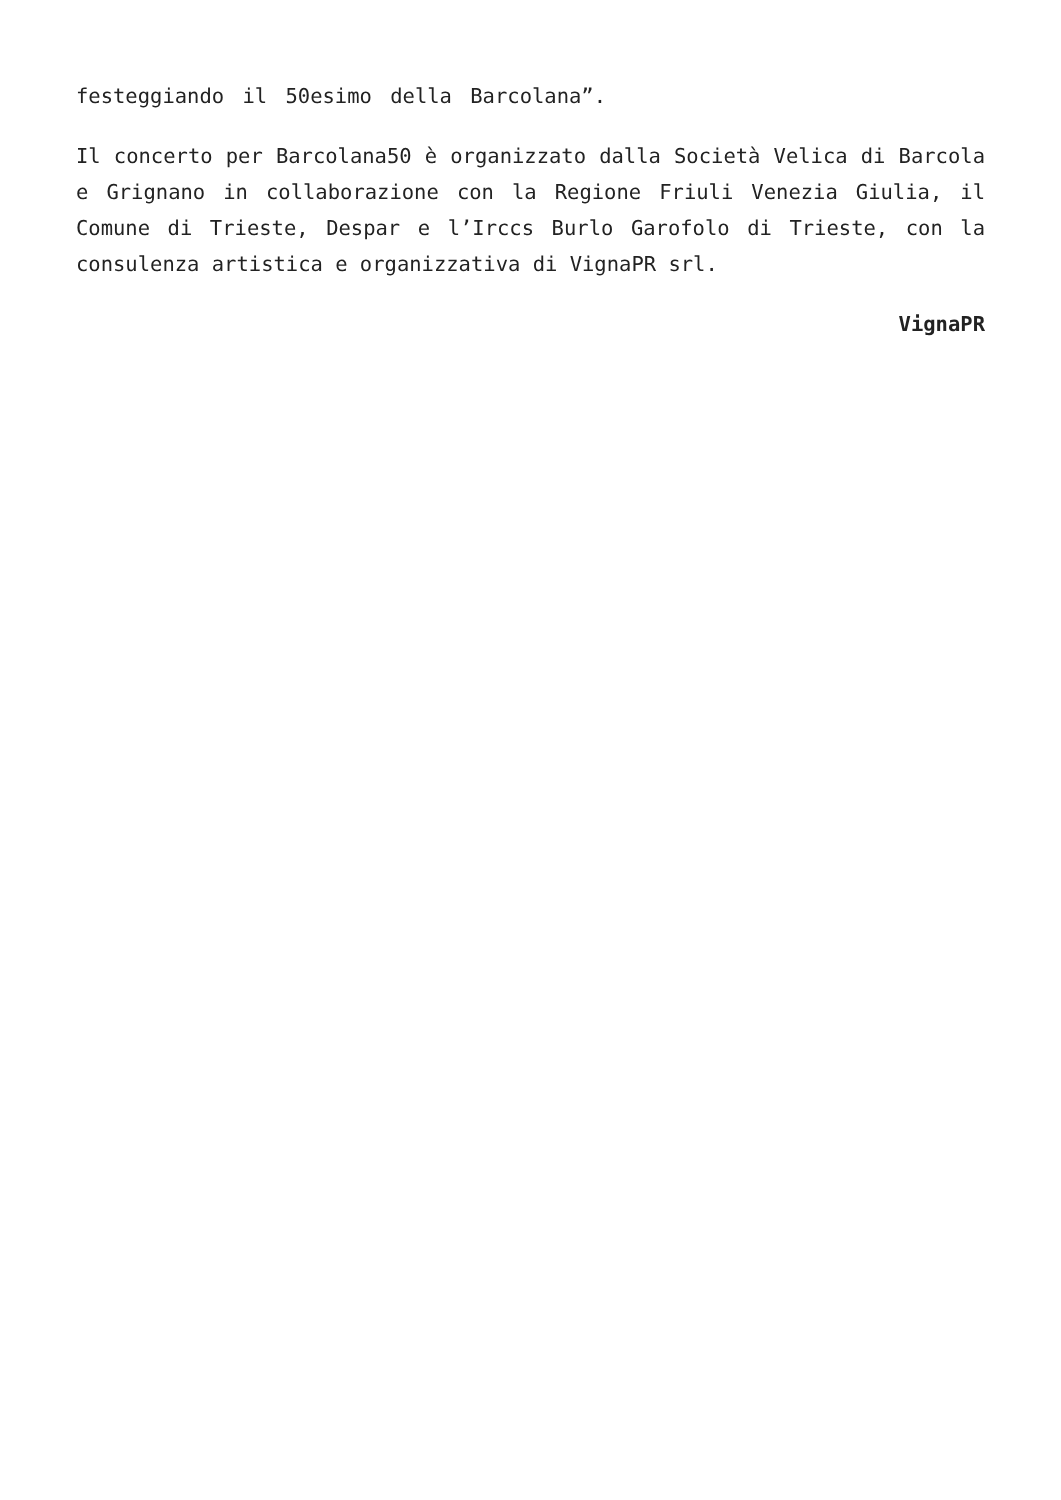festeggiando il 50esimo della Barcolana”.
Il concerto per Barcolana50 è organizzato dalla Società Velica di Barcola e Grignano in collaborazione con la Regione Friuli Venezia Giulia, il Comune di Trieste, Despar e l’Irccs Burlo Garofolo di Trieste, con la consulenza artistica e organizzativa di VignaPR srl.
VignaPR